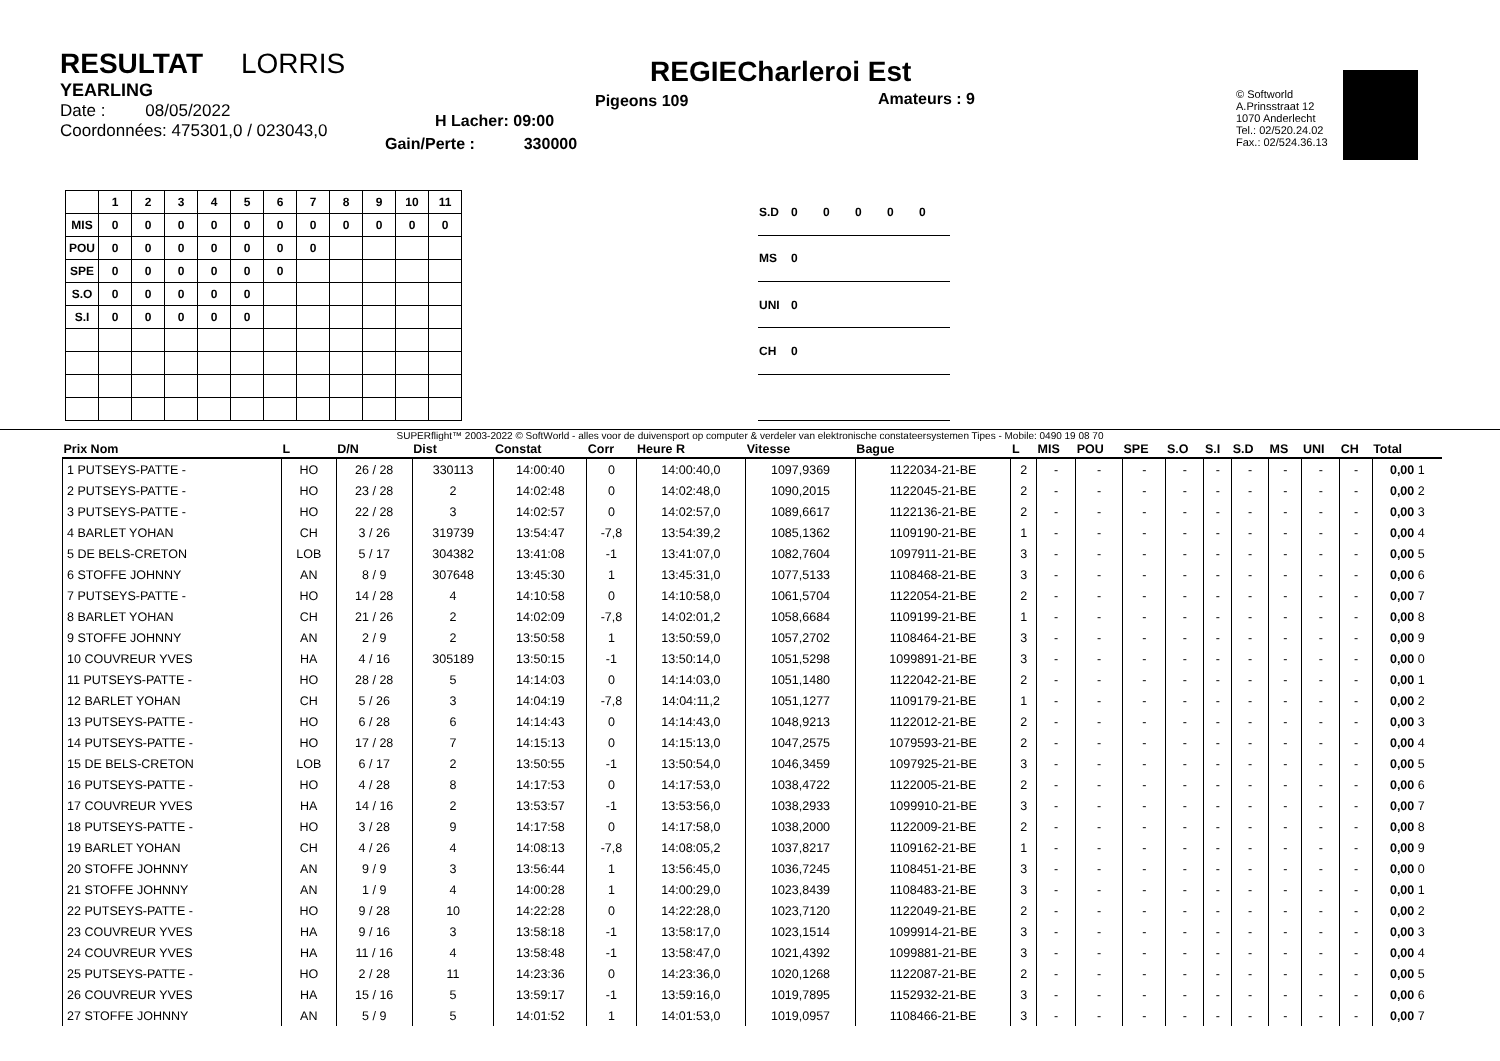RESULTAT LORRIS
YEARLING
Date : 08/05/2022
Coordonnées: 475301,0 / 023043,0
REGIECharleroi Est
Pigeons 109 Amateurs : 9
H Lacher: 09:00
Gain/Perte : 330000
© Softworld
A.Prinsstraat 12
1070 Anderlecht
Tel.: 02/520.24.02
Fax.: 02/524.36.13
| | 1 | 2 | 3 | 4 | 5 | 6 | 7 | 8 | 9 | 10 | 11 |
| MIS | 0 | 0 | 0 | 0 | 0 | 0 | 0 | 0 | 0 | 0 | 0 |
| POU | 0 | 0 | 0 | 0 | 0 | 0 | 0 | | | | |
| SPE | 0 | 0 | 0 | 0 | 0 | 0 | | | | | |
| S.O | 0 | 0 | 0 | 0 | 0 | | | | | | |
| S.I | 0 | 0 | 0 | 0 | 0 | | | | | | |
| S.D | 0 | 0 | 0 | 0 | 0 |
| MS | 0 | | | | |
| UNI | 0 | | | | |
| CH | 0 | | | | |
SUPERflight™ 2003-2022 © SoftWorld - alles voor de duivensport op computer & verdeler van elektronische constateersystemen Tipes - Mobile: 0490 19 08 70
| Prix Nom | L | D/N | Dist | Constat | Corr | Heure R | Vitesse | Bague | L | MIS | POU | SPE | S.O | S.I | S.D | MS | UNI | CH | Total |
| --- | --- | --- | --- | --- | --- | --- | --- | --- | --- | --- | --- | --- | --- | --- | --- | --- | --- | --- | --- |
| 1 PUTSEYS-PATTE - | HO | 26 / 28 | 330113 | 14:00:40 | 0 | 14:00:40,0 | 1097,9369 | 1122034-21-BE | 2 | - | - | - | - | - | - | - | - | - | 0,00 1 |
| 2 PUTSEYS-PATTE - | HO | 23 / 28 | 2 | 14:02:48 | 0 | 14:02:48,0 | 1090,2015 | 1122045-21-BE | 2 | - | - | - | - | - | - | - | - | - | 0,00 2 |
| 3 PUTSEYS-PATTE - | HO | 22 / 28 | 3 | 14:02:57 | 0 | 14:02:57,0 | 1089,6617 | 1122136-21-BE | 2 | - | - | - | - | - | - | - | - | - | 0,00 3 |
| 4 BARLET YOHAN | CH | 3 / 26 | 319739 | 13:54:47 | -7,8 | 13:54:39,2 | 1085,1362 | 1109190-21-BE | 1 | - | - | - | - | - | - | - | - | - | 0,00 4 |
| 5 DE BELS-CRETON | LOB | 5 / 17 | 304382 | 13:41:08 | -1 | 13:41:07,0 | 1082,7604 | 1097911-21-BE | 3 | - | - | - | - | - | - | - | - | - | 0,00 5 |
| 6 STOFFE JOHNNY | AN | 8 / 9 | 307648 | 13:45:30 | 1 | 13:45:31,0 | 1077,5133 | 1108468-21-BE | 3 | - | - | - | - | - | - | - | - | - | 0,00 6 |
| 7 PUTSEYS-PATTE - | HO | 14 / 28 | 4 | 14:10:58 | 0 | 14:10:58,0 | 1061,5704 | 1122054-21-BE | 2 | - | - | - | - | - | - | - | - | - | 0,00 7 |
| 8 BARLET YOHAN | CH | 21 / 26 | 2 | 14:02:09 | -7,8 | 14:02:01,2 | 1058,6684 | 1109199-21-BE | 1 | - | - | - | - | - | - | - | - | - | 0,00 8 |
| 9 STOFFE JOHNNY | AN | 2 / 9 | 2 | 13:50:58 | 1 | 13:50:59,0 | 1057,2702 | 1108464-21-BE | 3 | - | - | - | - | - | - | - | - | - | 0,00 9 |
| 10 COUVREUR YVES | HA | 4 / 16 | 305189 | 13:50:15 | -1 | 13:50:14,0 | 1051,5298 | 1099891-21-BE | 3 | - | - | - | - | - | - | - | - | - | 0,00 0 |
| 11 PUTSEYS-PATTE - | HO | 28 / 28 | 5 | 14:14:03 | 0 | 14:14:03,0 | 1051,1480 | 1122042-21-BE | 2 | - | - | - | - | - | - | - | - | - | 0,00 1 |
| 12 BARLET YOHAN | CH | 5 / 26 | 3 | 14:04:19 | -7,8 | 14:04:11,2 | 1051,1277 | 1109179-21-BE | 1 | - | - | - | - | - | - | - | - | - | 0,00 2 |
| 13 PUTSEYS-PATTE - | HO | 6 / 28 | 6 | 14:14:43 | 0 | 14:14:43,0 | 1048,9213 | 1122012-21-BE | 2 | - | - | - | - | - | - | - | - | - | 0,00 3 |
| 14 PUTSEYS-PATTE - | HO | 17 / 28 | 7 | 14:15:13 | 0 | 14:15:13,0 | 1047,2575 | 1079593-21-BE | 2 | - | - | - | - | - | - | - | - | - | 0,00 4 |
| 15 DE BELS-CRETON | LOB | 6 / 17 | 2 | 13:50:55 | -1 | 13:50:54,0 | 1046,3459 | 1097925-21-BE | 3 | - | - | - | - | - | - | - | - | - | 0,00 5 |
| 16 PUTSEYS-PATTE - | HO | 4 / 28 | 8 | 14:17:53 | 0 | 14:17:53,0 | 1038,4722 | 1122005-21-BE | 2 | - | - | - | - | - | - | - | - | - | 0,00 6 |
| 17 COUVREUR YVES | HA | 14 / 16 | 2 | 13:53:57 | -1 | 13:53:56,0 | 1038,2933 | 1099910-21-BE | 3 | - | - | - | - | - | - | - | - | - | 0,00 7 |
| 18 PUTSEYS-PATTE - | HO | 3 / 28 | 9 | 14:17:58 | 0 | 14:17:58,0 | 1038,2000 | 1122009-21-BE | 2 | - | - | - | - | - | - | - | - | - | 0,00 8 |
| 19 BARLET YOHAN | CH | 4 / 26 | 4 | 14:08:13 | -7,8 | 14:08:05,2 | 1037,8217 | 1109162-21-BE | 1 | - | - | - | - | - | - | - | - | - | 0,00 9 |
| 20 STOFFE JOHNNY | AN | 9 / 9 | 3 | 13:56:44 | 1 | 13:56:45,0 | 1036,7245 | 1108451-21-BE | 3 | - | - | - | - | - | - | - | - | - | 0,00 0 |
| 21 STOFFE JOHNNY | AN | 1 / 9 | 4 | 14:00:28 | 1 | 14:00:29,0 | 1023,8439 | 1108483-21-BE | 3 | - | - | - | - | - | - | - | - | - | 0,00 1 |
| 22 PUTSEYS-PATTE - | HO | 9 / 28 | 10 | 14:22:28 | 0 | 14:22:28,0 | 1023,7120 | 1122049-21-BE | 2 | - | - | - | - | - | - | - | - | - | 0,00 2 |
| 23 COUVREUR YVES | HA | 9 / 16 | 3 | 13:58:18 | -1 | 13:58:17,0 | 1023,1514 | 1099914-21-BE | 3 | - | - | - | - | - | - | - | - | - | 0,00 3 |
| 24 COUVREUR YVES | HA | 11 / 16 | 4 | 13:58:48 | -1 | 13:58:47,0 | 1021,4392 | 1099881-21-BE | 3 | - | - | - | - | - | - | - | - | - | 0,00 4 |
| 25 PUTSEYS-PATTE - | HO | 2 / 28 | 11 | 14:23:36 | 0 | 14:23:36,0 | 1020,1268 | 1122087-21-BE | 2 | - | - | - | - | - | - | - | - | - | 0,00 5 |
| 26 COUVREUR YVES | HA | 15 / 16 | 5 | 13:59:17 | -1 | 13:59:16,0 | 1019,7895 | 1152932-21-BE | 3 | - | - | - | - | - | - | - | - | - | 0,00 6 |
| 27 STOFFE JOHNNY | AN | 5 / 9 | 5 | 14:01:52 | 1 | 14:01:53,0 | 1019,0957 | 1108466-21-BE | 3 | - | - | - | - | - | - | - | - | - | 0,00 7 |